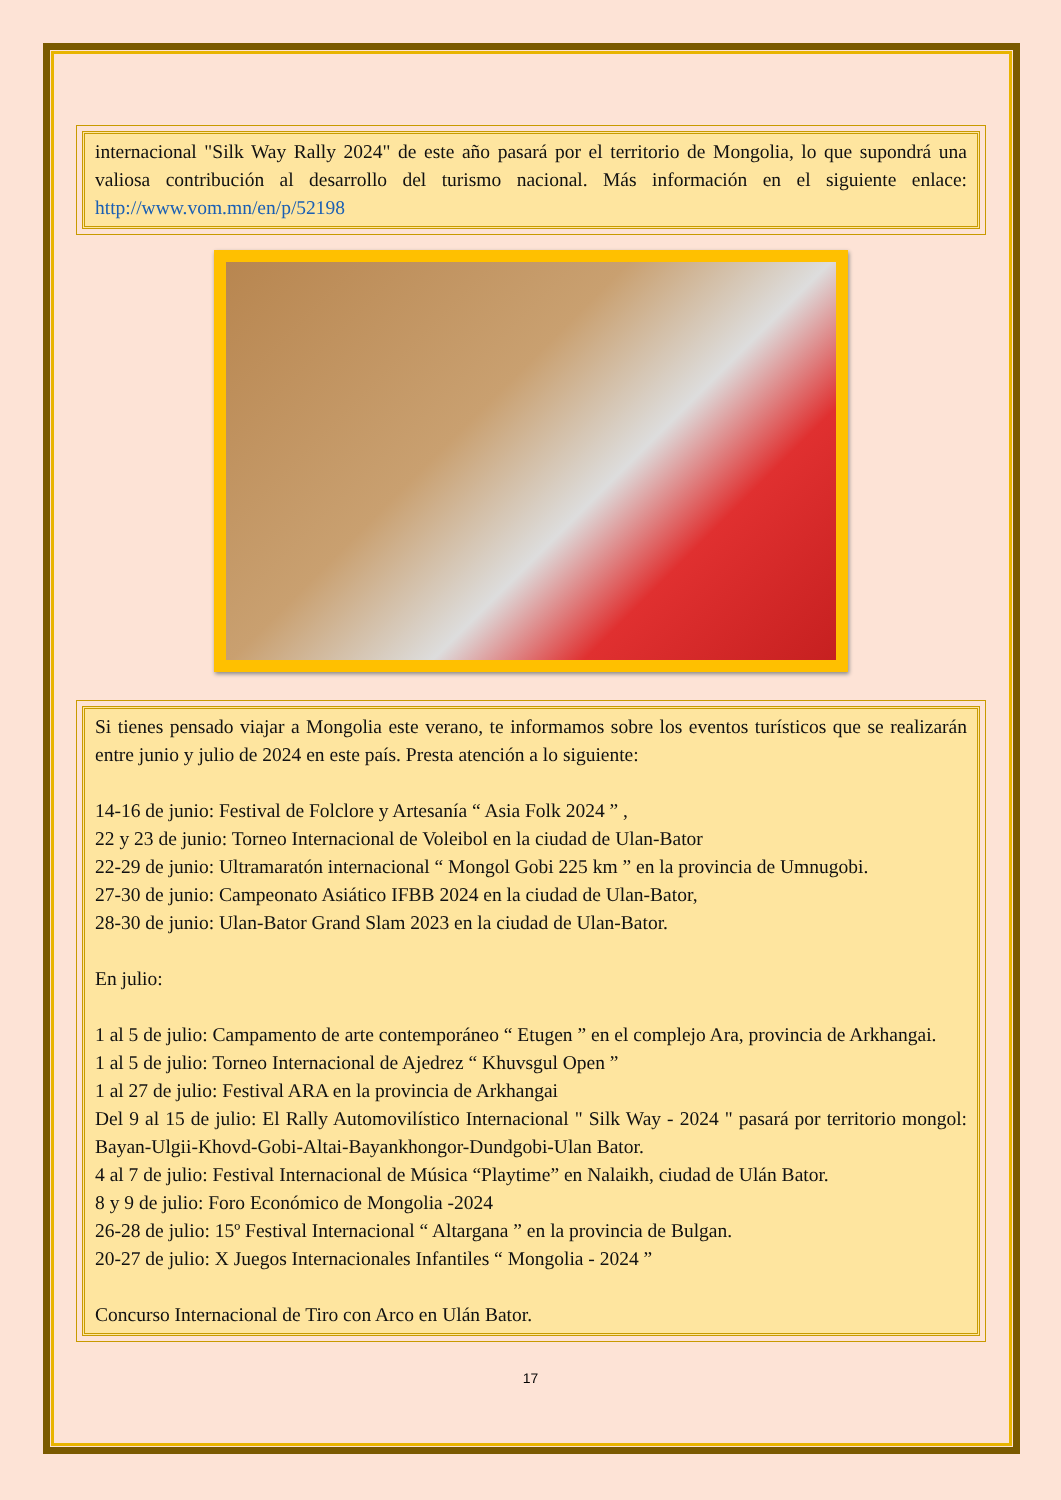internacional "Silk Way Rally 2024" de este año pasará por el territorio de Mongolia, lo que supondrá una valiosa contribución al desarrollo del turismo nacional. Más información en el siguiente enlace: http://www.vom.mn/en/p/52198
Si tienes pensado viajar a Mongolia este verano, te informamos sobre los eventos turísticos que se realizarán entre junio y julio de 2024 en este país. Presta atención a lo siguiente:
14-16 de junio: Festival de Folclore y Artesanía “ Asia Folk 2024 ” ,
22 y 23 de junio: Torneo Internacional de Voleibol en la ciudad de Ulan-Bator
22-29 de junio: Ultramaratón internacional “ Mongol Gobi 225 km ” en la provincia de Umnugobi.
27-30 de junio: Campeonato Asiático IFBB 2024 en la ciudad de Ulan-Bator,
28-30 de junio: Ulan-Bator Grand Slam 2023 en la ciudad de Ulan-Bator.
En julio:
1 al 5 de julio: Campamento de arte contemporáneo “ Etugen ” en el complejo Ara, provincia de Arkhangai.
1 al 5 de julio: Torneo Internacional de Ajedrez “ Khuvsgul Open ”
1 al 27 de julio: Festival ARA en la provincia de Arkhangai
Del 9 al 15 de julio: El Rally Automovilístico Internacional " Silk Way - 2024 " pasará por territorio mongol: Bayan-Ulgii-Khovd-Gobi-Altai-Bayankhongor-Dundgobi-Ulan Bator.
4 al 7 de julio: Festival Internacional de Música “Playtime” en Nalaikh, ciudad de Ulán Bator.
8 y 9 de julio: Foro Económico de Mongolia -2024
26-28 de julio: 15º Festival Internacional “ Altargana ” en la provincia de Bulgan.
20-27 de julio: X Juegos Internacionales Infantiles “ Mongolia - 2024 ”
Concurso Internacional de Tiro con Arco en Ulán Bator.
17